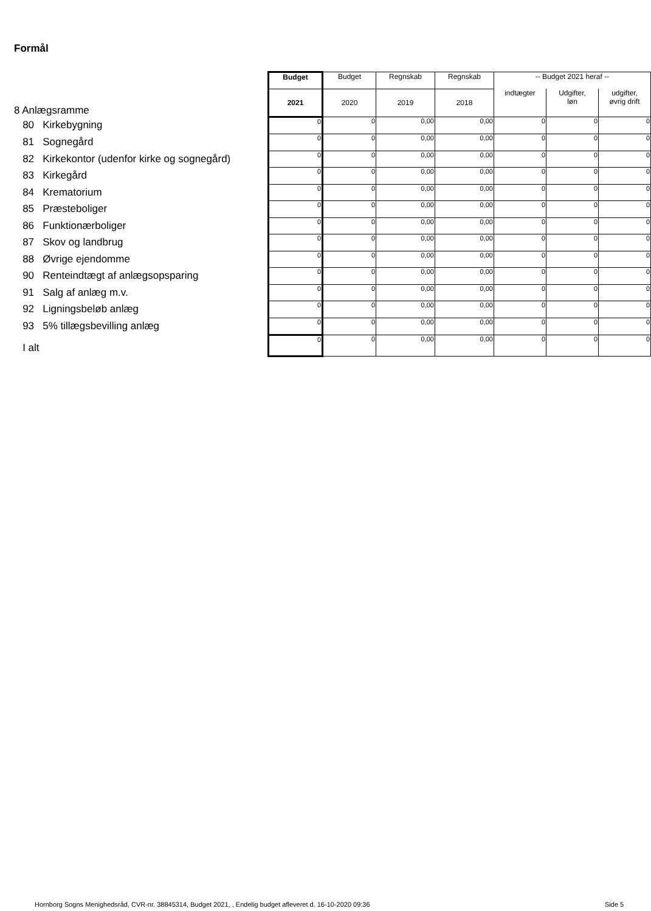Formål
| 8 Anlægsramme | Budget | Budget | Regnskab | Regnskab | -- Budget 2021 heraf -- | | |
| | 2021 | 2020 | 2019 | 2018 | indtægter | Udgifter, løn | udgifter, øvrig drift |
| 80 Kirkebygning | 0 | 0 | 0,00 | 0,00 | 0 | 0 | 0 |
| 81 Sognegård | 0 | 0 | 0,00 | 0,00 | 0 | 0 | 0 |
| 82 Kirkekontor (udenfor kirke og sognegård) | 0 | 0 | 0,00 | 0,00 | 0 | 0 | 0 |
| 83 Kirkegård | 0 | 0 | 0,00 | 0,00 | 0 | 0 | 0 |
| 84 Krematorium | 0 | 0 | 0,00 | 0,00 | 0 | 0 | 0 |
| 85 Præsteboliger | 0 | 0 | 0,00 | 0,00 | 0 | 0 | 0 |
| 86 Funktionærboliger | 0 | 0 | 0,00 | 0,00 | 0 | 0 | 0 |
| 87 Skov og landbrug | 0 | 0 | 0,00 | 0,00 | 0 | 0 | 0 |
| 88 Øvrige ejendomme | 0 | 0 | 0,00 | 0,00 | 0 | 0 | 0 |
| 90 Renteindtægt af anlægsopsparing | 0 | 0 | 0,00 | 0,00 | 0 | 0 | 0 |
| 91 Salg af anlæg m.v. | 0 | 0 | 0,00 | 0,00 | 0 | 0 | 0 |
| 92 Ligningsbeløb anlæg | 0 | 0 | 0,00 | 0,00 | 0 | 0 | 0 |
| 93 5% tillægsbevilling anlæg | 0 | 0 | 0,00 | 0,00 | 0 | 0 | 0 |
| I alt | 0 | 0 | 0,00 | 0,00 | 0 | 0 | 0 |
Hornborg Sogns Menighedsråd, CVR-nr. 38845314, Budget 2021, , Endelig budget afleveret d. 16-10-2020 09:36
Side 5